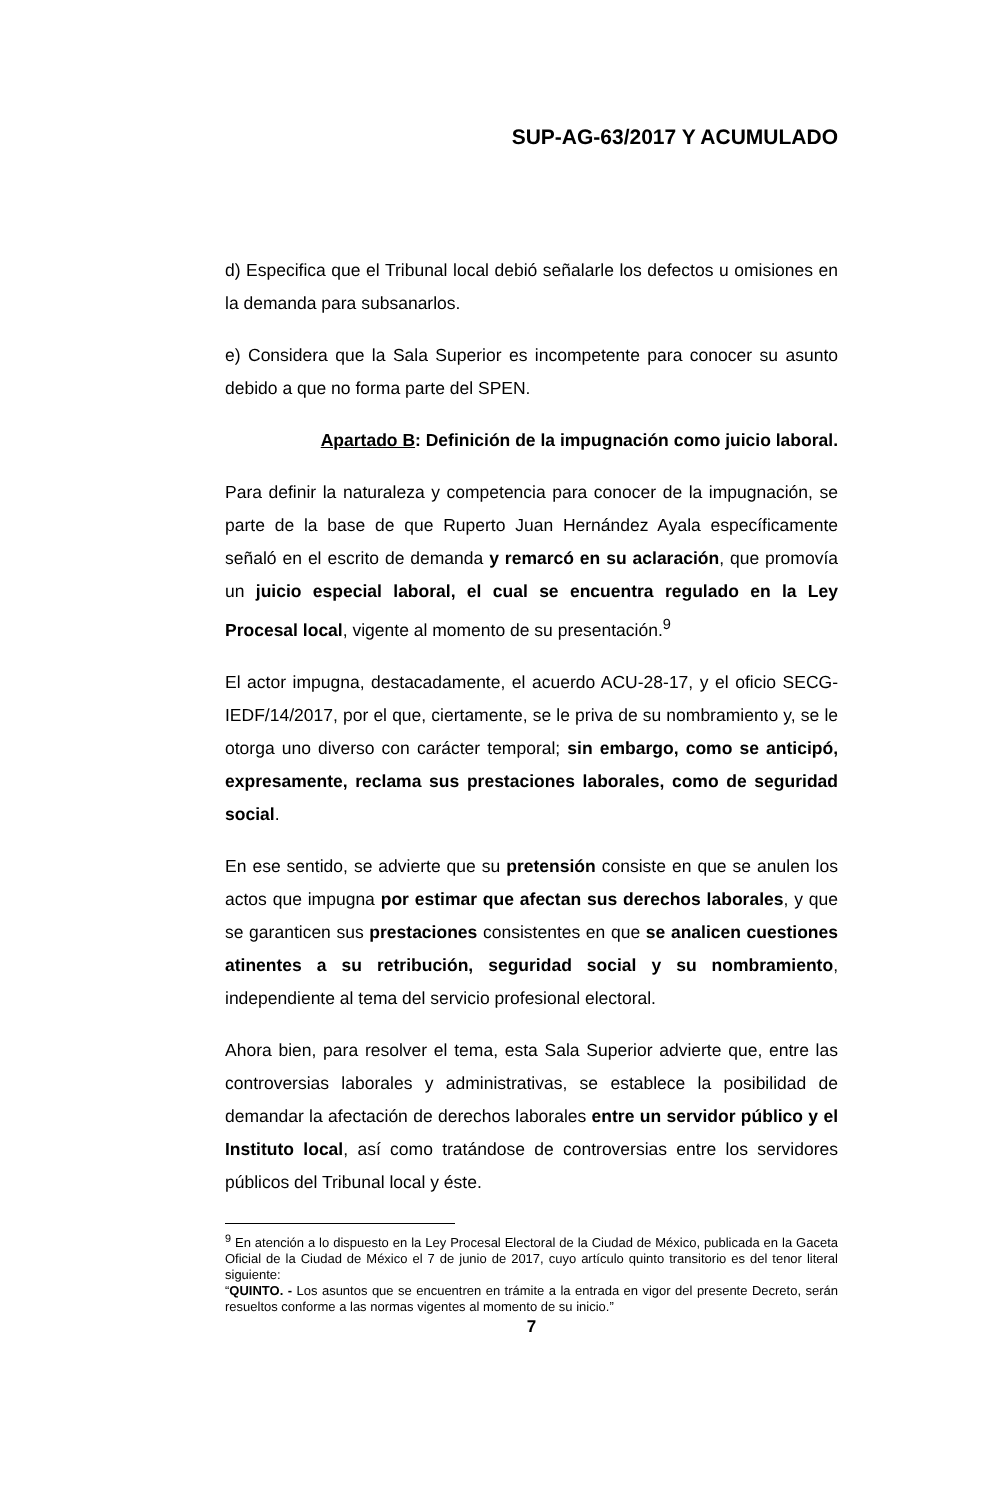SUP-AG-63/2017 Y ACUMULADO
d) Especifica que el Tribunal local debió señalarle los defectos u omisiones en la demanda para subsanarlos.
e) Considera que la Sala Superior es incompetente para conocer su asunto debido a que no forma parte del SPEN.
Apartado B: Definición de la impugnación como juicio laboral.
Para definir la naturaleza y competencia para conocer de la impugnación, se parte de la base de que Ruperto Juan Hernández Ayala específicamente señaló en el escrito de demanda y remarcó en su aclaración, que promovía un juicio especial laboral, el cual se encuentra regulado en la Ley Procesal local, vigente al momento de su presentación.<sup>9</sup>
El actor impugna, destacadamente, el acuerdo ACU-28-17, y el oficio SECG-IEDF/14/2017, por el que, ciertamente, se le priva de su nombramiento y, se le otorga uno diverso con carácter temporal; sin embargo, como se anticipó, expresamente, reclama sus prestaciones laborales, como de seguridad social.
En ese sentido, se advierte que su pretensión consiste en que se anulen los actos que impugna por estimar que afectan sus derechos laborales, y que se garanticen sus prestaciones consistentes en que se analicen cuestiones atinentes a su retribución, seguridad social y su nombramiento, independiente al tema del servicio profesional electoral.
Ahora bien, para resolver el tema, esta Sala Superior advierte que, entre las controversias laborales y administrativas, se establece la posibilidad de demandar la afectación de derechos laborales entre un servidor público y el Instituto local, así como tratándose de controversias entre los servidores públicos del Tribunal local y éste.
<sup>9</sup> En atención a lo dispuesto en la Ley Procesal Electoral de la Ciudad de México, publicada en la Gaceta Oficial de la Ciudad de México el 7 de junio de 2017, cuyo artículo quinto transitorio es del tenor literal siguiente:
“QUINTO. - Los asuntos que se encuentren en trámite a la entrada en vigor del presente Decreto, serán resueltos conforme a las normas vigentes al momento de su inicio.”
7